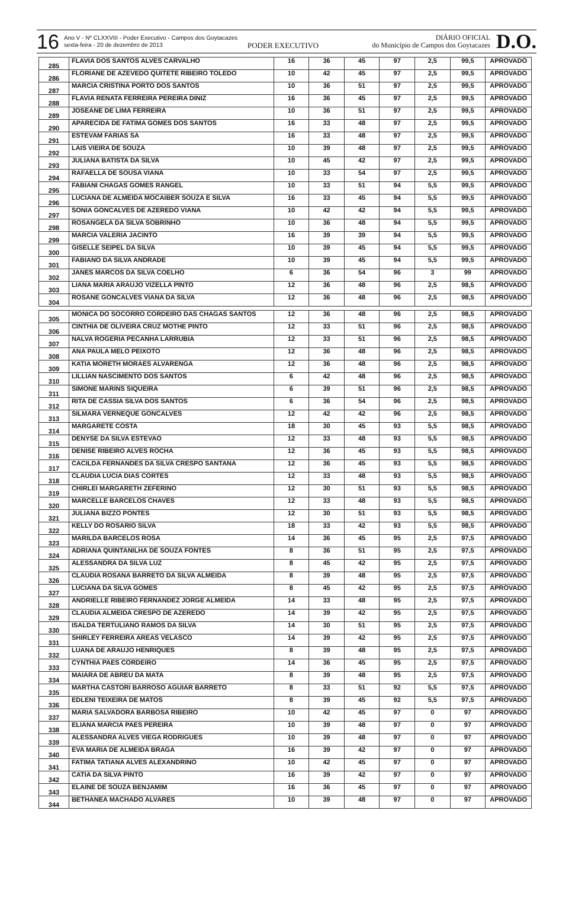16
Ano V - Nº CLXXVIII - Poder Executivo - Campos dos Goytacazes
sexta-feira - 20 de dezembro de 2013
PODER EXECUTIVO
DIÁRIO OFICIAL
do Município de Campos dos Goytacazes
D.O.
| 285 | FLAVIA DOS SANTOS ALVES CARVALHO | 16 | 36 | 45 | 97 | 2,5 | 99,5 | APROVADO |
| 286 | FLORIANE DE AZEVEDO QUITETE RIBEIRO TOLEDO | 10 | 42 | 45 | 97 | 2,5 | 99,5 | APROVADO |
| 287 | MARCIA CRISTINA PORTO DOS SANTOS | 10 | 36 | 51 | 97 | 2,5 | 99,5 | APROVADO |
| 288 | FLAVIA RENATA FERREIRA PEREIRA DINIZ | 16 | 36 | 45 | 97 | 2,5 | 99,5 | APROVADO |
| 289 | JOSEANE DE LIMA FERREIRA | 10 | 36 | 51 | 97 | 2,5 | 99,5 | APROVADO |
| 290 | APARECIDA DE FATIMA GOMES DOS SANTOS | 16 | 33 | 48 | 97 | 2,5 | 99,5 | APROVADO |
| 291 | ESTEVAM FARIAS SA | 16 | 33 | 48 | 97 | 2,5 | 99,5 | APROVADO |
| 292 | LAIS VIEIRA DE SOUZA | 10 | 39 | 48 | 97 | 2,5 | 99,5 | APROVADO |
| 293 | JULIANA BATISTA DA SILVA | 10 | 45 | 42 | 97 | 2,5 | 99,5 | APROVADO |
| 294 | RAFAELLA DE SOUSA VIANA | 10 | 33 | 54 | 97 | 2,5 | 99,5 | APROVADO |
| 295 | FABIANI CHAGAS GOMES RANGEL | 10 | 33 | 51 | 94 | 5,5 | 99,5 | APROVADO |
| 296 | LUCIANA DE ALMEIDA MOCAIBER SOUZA E SILVA | 16 | 33 | 45 | 94 | 5,5 | 99,5 | APROVADO |
| 297 | SONIA GONCALVES DE AZEREDO VIANA | 10 | 42 | 42 | 94 | 5,5 | 99,5 | APROVADO |
| 298 | ROSANGELA DA SILVA SOBRINHO | 10 | 36 | 48 | 94 | 5,5 | 99,5 | APROVADO |
| 299 | MARCIA VALERIA JACINTO | 16 | 39 | 39 | 94 | 5,5 | 99,5 | APROVADO |
| 300 | GISELLE SEIPEL DA SILVA | 10 | 39 | 45 | 94 | 5,5 | 99,5 | APROVADO |
| 301 | FABIANO DA SILVA ANDRADE | 10 | 39 | 45 | 94 | 5,5 | 99,5 | APROVADO |
| 302 | JANES MARCOS DA SILVA COELHO | 6 | 36 | 54 | 96 | 3 | 99 | APROVADO |
| 303 | LIANA MARIA ARAUJO VIZELLA PINTO | 12 | 36 | 48 | 96 | 2,5 | 98,5 | APROVADO |
| 304 | ROSANE GONCALVES VIANA DA SILVA | 12 | 36 | 48 | 96 | 2,5 | 98,5 | APROVADO |
| 305 | MONICA DO SOCORRO CORDEIRO DAS CHAGAS SANTOS | 12 | 36 | 48 | 96 | 2,5 | 98,5 | APROVADO |
| 306 | CINTHIA DE OLIVEIRA CRUZ MOTHE PINTO | 12 | 33 | 51 | 96 | 2,5 | 98,5 | APROVADO |
| 307 | NALVA ROGERIA PECANHA LARRUBIA | 12 | 33 | 51 | 96 | 2,5 | 98,5 | APROVADO |
| 308 | ANA PAULA MELO PEIXOTO | 12 | 36 | 48 | 96 | 2,5 | 98,5 | APROVADO |
| 309 | KATIA MORETH MORAES ALVARENGA | 12 | 36 | 48 | 96 | 2,5 | 98,5 | APROVADO |
| 310 | LILLIAN NASCIMENTO DOS SANTOS | 6 | 42 | 48 | 96 | 2,5 | 98,5 | APROVADO |
| 311 | SIMONE MARINS SIQUEIRA | 6 | 39 | 51 | 96 | 2,5 | 98,5 | APROVADO |
| 312 | RITA DE CASSIA SILVA DOS SANTOS | 6 | 36 | 54 | 96 | 2,5 | 98,5 | APROVADO |
| 313 | SILMARA VERNEQUE GONCALVES | 12 | 42 | 42 | 96 | 2,5 | 98,5 | APROVADO |
| 314 | MARGARETE COSTA | 18 | 30 | 45 | 93 | 5,5 | 98,5 | APROVADO |
| 315 | DENYSE DA SILVA ESTEVAO | 12 | 33 | 48 | 93 | 5,5 | 98,5 | APROVADO |
| 316 | DENISE RIBEIRO ALVES ROCHA | 12 | 36 | 45 | 93 | 5,5 | 98,5 | APROVADO |
| 317 | CACILDA FERNANDES DA SILVA CRESPO SANTANA | 12 | 36 | 45 | 93 | 5,5 | 98,5 | APROVADO |
| 318 | CLAUDIA LUCIA DIAS CORTES | 12 | 33 | 48 | 93 | 5,5 | 98,5 | APROVADO |
| 319 | CHIRLEI MARGARETH ZEFERINO | 12 | 30 | 51 | 93 | 5,5 | 98,5 | APROVADO |
| 320 | MARCELLE BARCELOS CHAVES | 12 | 33 | 48 | 93 | 5,5 | 98,5 | APROVADO |
| 321 | JULIANA BIZZO PONTES | 12 | 30 | 51 | 93 | 5,5 | 98,5 | APROVADO |
| 322 | KELLY DO ROSARIO SILVA | 18 | 33 | 42 | 93 | 5,5 | 98,5 | APROVADO |
| 323 | MARILDA BARCELOS ROSA | 14 | 36 | 45 | 95 | 2,5 | 97,5 | APROVADO |
| 324 | ADRIANA QUINTANILHA DE SOUZA FONTES | 8 | 36 | 51 | 95 | 2,5 | 97,5 | APROVADO |
| 325 | ALESSANDRA DA SILVA LUZ | 8 | 45 | 42 | 95 | 2,5 | 97,5 | APROVADO |
| 326 | CLAUDIA ROSANA BARRETO DA SILVA ALMEIDA | 8 | 39 | 48 | 95 | 2,5 | 97,5 | APROVADO |
| 327 | LUCIANA DA SILVA GOMES | 8 | 45 | 42 | 95 | 2,5 | 97,5 | APROVADO |
| 328 | ANDRIELLE RIBEIRO FERNANDEZ JORGE ALMEIDA | 14 | 33 | 48 | 95 | 2,5 | 97,5 | APROVADO |
| 329 | CLAUDIA ALMEIDA CRESPO DE AZEREDO | 14 | 39 | 42 | 95 | 2,5 | 97,5 | APROVADO |
| 330 | ISALDA TERTULIANO RAMOS DA SILVA | 14 | 30 | 51 | 95 | 2,5 | 97,5 | APROVADO |
| 331 | SHIRLEY FERREIRA AREAS VELASCO | 14 | 39 | 42 | 95 | 2,5 | 97,5 | APROVADO |
| 332 | LUANA DE ARAUJO HENRIQUES | 8 | 39 | 48 | 95 | 2,5 | 97,5 | APROVADO |
| 333 | CYNTHIA PAES CORDEIRO | 14 | 36 | 45 | 95 | 2,5 | 97,5 | APROVADO |
| 334 | MAIARA DE ABREU DA MATA | 8 | 39 | 48 | 95 | 2,5 | 97,5 | APROVADO |
| 335 | MARTHA CASTORI BARROSO AGUIAR BARRETO | 8 | 33 | 51 | 92 | 5,5 | 97,5 | APROVADO |
| 336 | EDLENI TEIXEIRA DE MATOS | 8 | 39 | 45 | 92 | 5,5 | 97,5 | APROVADO |
| 337 | MARIA SALVADORA BARBOSA RIBEIRO | 10 | 42 | 45 | 97 | 0 | 97 | APROVADO |
| 338 | ELIANA MARCIA PAES PEREIRA | 10 | 39 | 48 | 97 | 0 | 97 | APROVADO |
| 339 | ALESSANDRA ALVES VIEGA RODRIGUES | 10 | 39 | 48 | 97 | 0 | 97 | APROVADO |
| 340 | EVA MARIA DE ALMEIDA BRAGA | 16 | 39 | 42 | 97 | 0 | 97 | APROVADO |
| 341 | FATIMA TATIANA ALVES ALEXANDRINO | 10 | 42 | 45 | 97 | 0 | 97 | APROVADO |
| 342 | CATIA DA SILVA PINTO | 16 | 39 | 42 | 97 | 0 | 97 | APROVADO |
| 343 | ELAINE DE SOUZA BENJAMIM | 16 | 36 | 45 | 97 | 0 | 97 | APROVADO |
| 344 | BETHANEA MACHADO ALVARES | 10 | 39 | 48 | 97 | 0 | 97 | APROVADO |